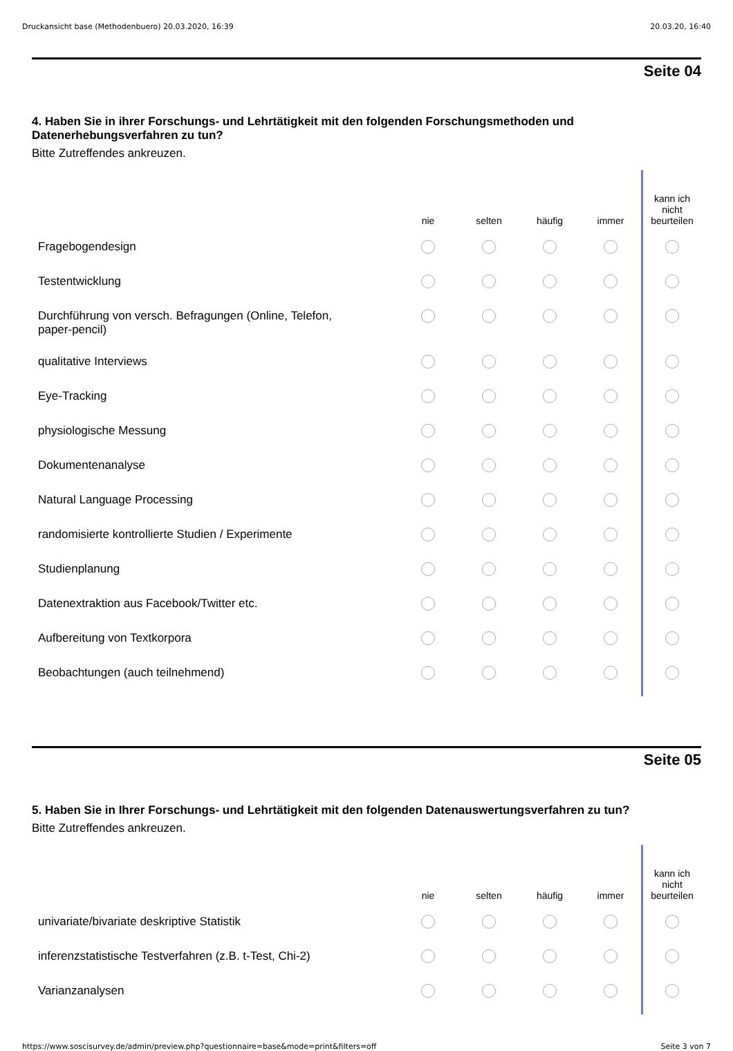Druckansicht base (Methodenbuero) 20.03.2020, 16:39 20.03.20, 16:40
Seite 04
4. Haben Sie in ihrer Forschungs- und Lehrtätigkeit mit den folgenden Forschungsmethoden und Datenerhebungsverfahren zu tun?
Bitte Zutreffendes ankreuzen.
| | nie | selten | häufig | immer | kann ich nicht beurteilen |
| --- | --- | --- | --- | --- | --- |
| Fragebogendesign | | | | | |
| Testentwicklung | | | | | |
| Durchführung von versch. Befragungen (Online, Telefon, paper-pencil) | | | | | |
| qualitative Interviews | | | | | |
| Eye-Tracking | | | | | |
| physiologische Messung | | | | | |
| Dokumentenanalyse | | | | | |
| Natural Language Processing | | | | | |
| randomisierte kontrollierte Studien / Experimente | | | | | |
| Studienplanung | | | | | |
| Datenextraktion aus Facebook/Twitter etc. | | | | | |
| Aufbereitung von Textkorpora | | | | | |
| Beobachtungen (auch teilnehmend) | | | | | |
Seite 05
5. Haben Sie in Ihrer Forschungs- und Lehrtätigkeit mit den folgenden Datenauswertungsverfahren zu tun?
Bitte Zutreffendes ankreuzen.
| | nie | selten | häufig | immer | kann ich nicht beurteilen |
| --- | --- | --- | --- | --- | --- |
| univariate/bivariate deskriptive Statistik | | | | | |
| inferenzstatistische Testverfahren (z.B. t-Test, Chi-2) | | | | | |
| Varianzanalysen | | | | | |
https://www.soscisurvey.de/admin/preview.php?questionnaire=base&mode=print&filters=off Seite 3 von 7